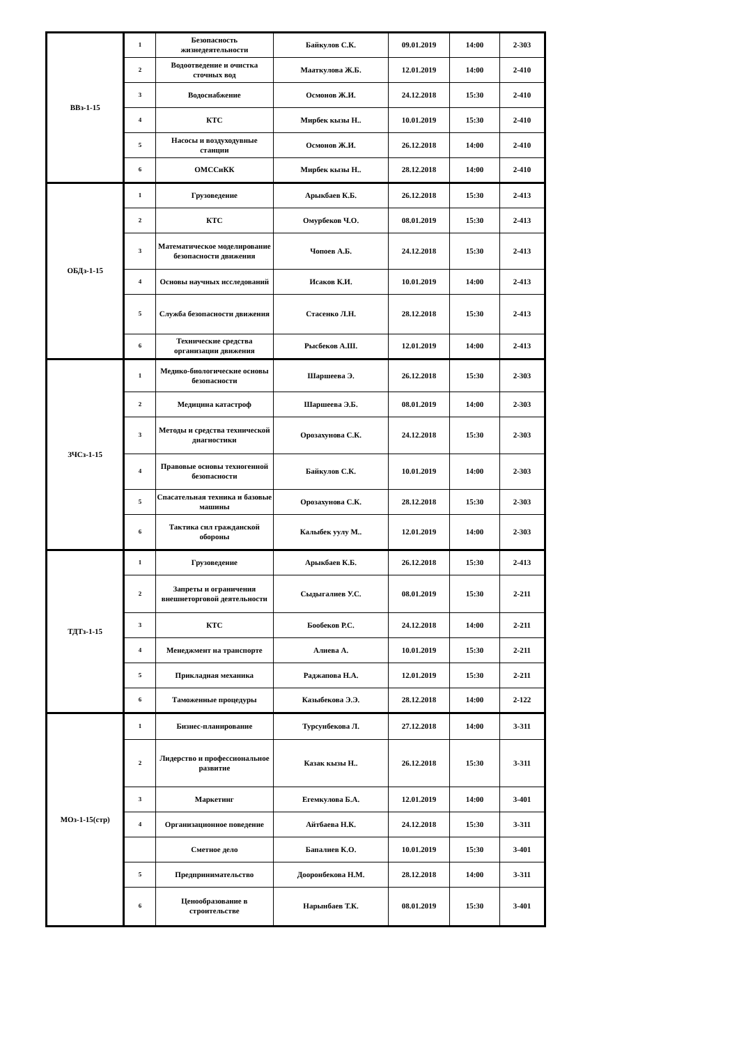| ВВз-1-15 | 1 | Безопасность жизнедеятельности | Байкулов С.К. | 09.01.2019 | 14:00 | 2-303 |
| | 2 | Водоотведение и очистка сточных вод | Мааткулова Ж.Б. | 12.01.2019 | 14:00 | 2-410 |
| | 3 | Водоснабжение | Осмонов Ж.И. | 24.12.2018 | 15:30 | 2-410 |
| | 4 | КТС | Мирбек кызы Н.. | 10.01.2019 | 15:30 | 2-410 |
| | 5 | Насосы и воздуходувные станции | Осмонов Ж.И. | 26.12.2018 | 14:00 | 2-410 |
| | 6 | ОМССиКК | Мирбек кызы Н.. | 28.12.2018 | 14:00 | 2-410 |
| ОБДз-1-15 | 1 | Грузоведение | Арыкбаев К.Б. | 26.12.2018 | 15:30 | 2-413 |
| | 2 | КТС | Омурбеков Ч.О. | 08.01.2019 | 15:30 | 2-413 |
| | 3 | Математическое моделирование безопасности движения | Чопоев А.Б. | 24.12.2018 | 15:30 | 2-413 |
| | 4 | Основы научных исследований | Исаков К.И. | 10.01.2019 | 14:00 | 2-413 |
| | 5 | Служба безопасности движения | Стасенко Л.Н. | 28.12.2018 | 15:30 | 2-413 |
| | 6 | Технические средства организации движения | Рысбеков А.Ш. | 12.01.2019 | 14:00 | 2-413 |
| ЗЧСз-1-15 | 1 | Медико-биологические основы безопасности | Шаршеева Э. | 26.12.2018 | 15:30 | 2-303 |
| | 2 | Медицина катастроф | Шаршеева Э.Б. | 08.01.2019 | 14:00 | 2-303 |
| | 3 | Методы и средства технической диагностики | Орозахунова С.К. | 24.12.2018 | 15:30 | 2-303 |
| | 4 | Правовые основы техногенной безопасности | Байкулов С.К. | 10.01.2019 | 14:00 | 2-303 |
| | 5 | Спасательная техника и базовые машины | Орозахунова С.К. | 28.12.2018 | 15:30 | 2-303 |
| | 6 | Тактика сил гражданской обороны | Калыбек уулу М.. | 12.01.2019 | 14:00 | 2-303 |
| ТДТз-1-15 | 1 | Грузоведение | Арыкбаев К.Б. | 26.12.2018 | 15:30 | 2-413 |
| | 2 | Запреты и ограничения внешнеторговой деятельности | Сыдыгалиев У.С. | 08.01.2019 | 15:30 | 2-211 |
| | 3 | КТС | Бообеков Р.С. | 24.12.2018 | 14:00 | 2-211 |
| | 4 | Менеджмент на транспорте | Алиева А. | 10.01.2019 | 15:30 | 2-211 |
| | 5 | Прикладная механика | Раджапова Н.А. | 12.01.2019 | 15:30 | 2-211 |
| | 6 | Таможенные процедуры | Казыбекова Э.Э. | 28.12.2018 | 14:00 | 2-122 |
| МОз-1-15(стр) | 1 | Бизнес-планирование | Турсунбекова Л. | 27.12.2018 | 14:00 | 3-311 |
| | 2 | Лидерство и профессиональное развитие | Казак кызы Н.. | 26.12.2018 | 15:30 | 3-311 |
| | 3 | Маркетинг | Егемкулова Б.А. | 12.01.2019 | 14:00 | 3-401 |
| | 4 | Организационное поведение | Айтбаева Н.К. | 24.12.2018 | 15:30 | 3-311 |
| | | Сметное дело | Бапалиев К.О. | 10.01.2019 | 15:30 | 3-401 |
| | 5 | Предпринимательство | Дооронбекова Н.М. | 28.12.2018 | 14:00 | 3-311 |
| | 6 | Ценообразование в строительстве | Нарынбаев Т.К. | 08.01.2019 | 15:30 | 3-401 |